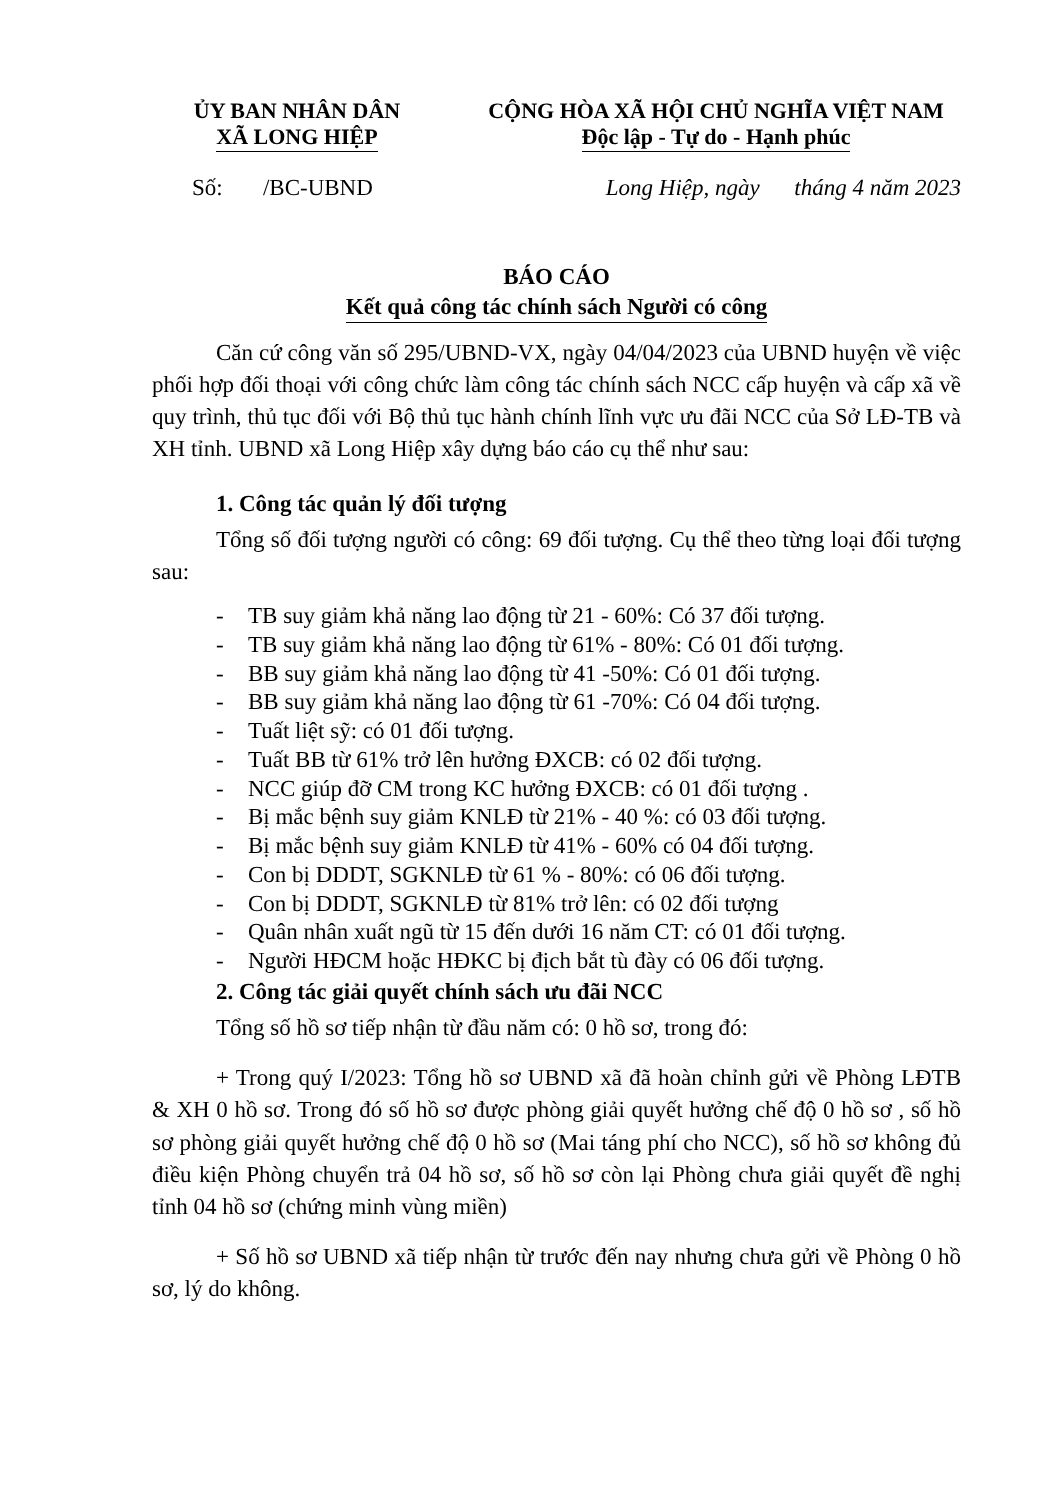ỦY BAN NHÂN DÂN
XÃ LONG HIỆP
CỘNG HÒA XÃ HỘI CHỦ NGHĨA VIỆT NAM
Độc lập - Tự do - Hạnh phúc
Số: /BC-UBND Long Hiệp, ngày tháng 4 năm 2023
BÁO CÁO
Kết quả công tác chính sách Người có công
Căn cứ công văn số 295/UBND-VX, ngày 04/04/2023 của UBND huyện về việc phối hợp đối thoại với công chức làm công tác chính sách NCC cấp huyện và cấp xã về quy trình, thủ tục đối với Bộ thủ tục hành chính lĩnh vực ưu đãi NCC của Sở LĐ-TB và XH tỉnh. UBND xã Long Hiệp xây dựng báo cáo cụ thể như sau:
1. Công tác quản lý đối tượng
Tổng số đối tượng người có công: 69 đối tượng. Cụ thể theo từng loại đối tượng sau:
- TB suy giảm khả năng lao động từ 21 - 60%: Có 37 đối tượng.
- TB suy giảm khả năng lao động từ 61% - 80%: Có 01 đối tượng.
- BB suy giảm khả năng lao động từ 41 -50%: Có 01 đối tượng.
- BB suy giảm khả năng lao động từ 61 -70%: Có 04 đối tượng.
- Tuất liệt sỹ: có 01 đối tượng.
- Tuất BB từ 61% trở lên hưởng ĐXCB: có 02 đối tượng.
- NCC giúp đỡ CM trong KC hưởng ĐXCB: có 01 đối tượng .
- Bị mắc bệnh suy giảm KNLĐ từ 21% - 40 %: có 03 đối tượng.
- Bị mắc bệnh suy giảm KNLĐ từ 41% - 60% có 04 đối tượng.
- Con bị DDDT, SGKNLĐ từ 61 % - 80%: có 06 đối tượng.
- Con bị DDDT, SGKNLĐ từ 81% trở lên: có 02 đối tượng
- Quân nhân xuất ngũ từ 15 đến dưới 16 năm CT: có 01 đối tượng.
- Người HĐCM hoặc HĐKC bị địch bắt tù đày có 06 đối tượng.
2. Công tác giải quyết chính sách ưu đãi NCC
Tổng số hồ sơ tiếp nhận từ đầu năm có: 0 hồ sơ, trong đó:
+ Trong quý I/2023: Tổng hồ sơ UBND xã đã hoàn chỉnh gửi về Phòng LĐTB & XH 0 hồ sơ. Trong đó số hồ sơ được phòng giải quyết hưởng chế độ 0 hồ sơ , số hồ sơ phòng giải quyết hưởng chế độ 0 hồ sơ (Mai táng phí cho NCC), số hồ sơ không đủ điều kiện Phòng chuyển trả 04 hồ sơ, số hồ sơ còn lại Phòng chưa giải quyết đề nghị tỉnh 04 hồ sơ (chứng minh vùng miền)
+ Số hồ sơ UBND xã tiếp nhận từ trước đến nay nhưng chưa gửi về Phòng 0 hồ sơ, lý do không.